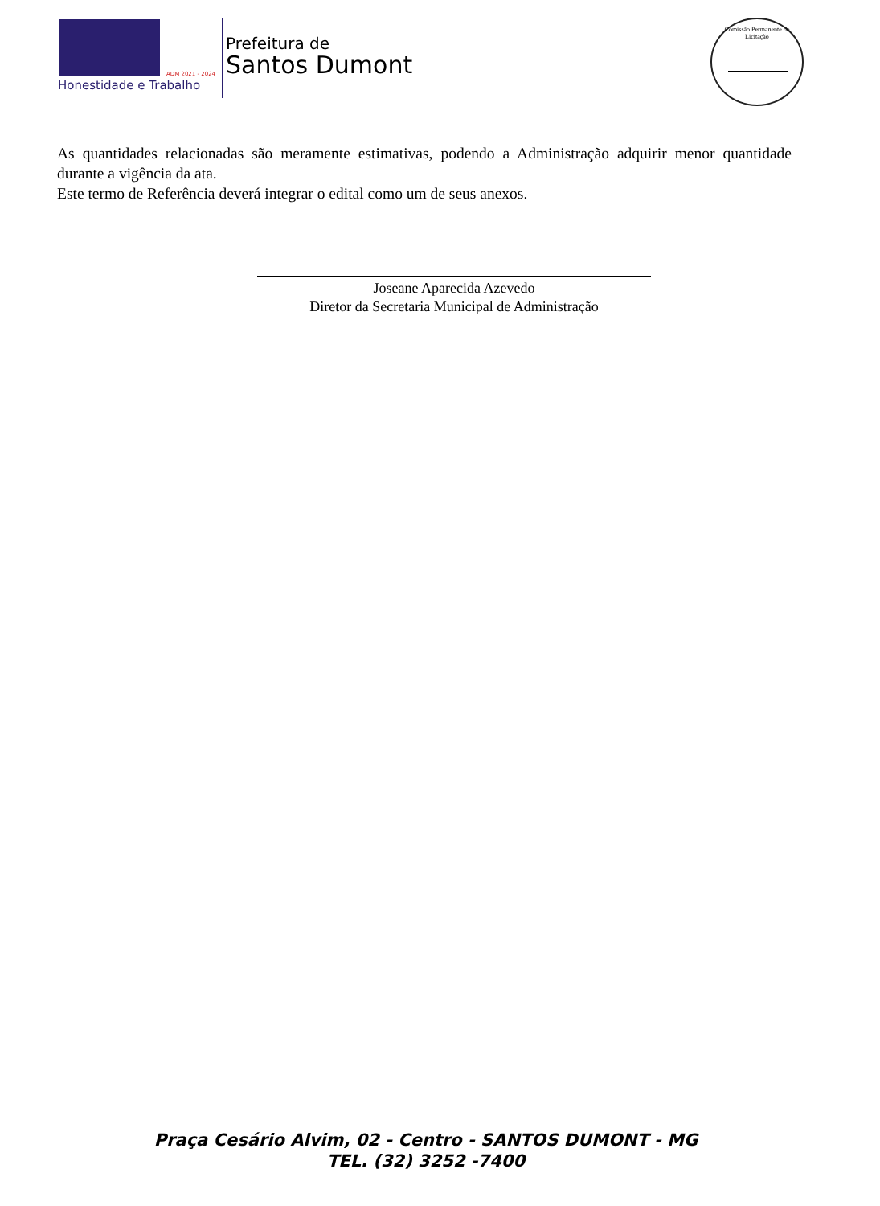ADM 2021 - 2024
Honestidade e Trabalho
Prefeitura de
Santos Dumont
Comissão Permanente de Licitação
As quantidades relacionadas são meramente estimativas, podendo a Administração adquirir menor quantidade durante a vigência da ata.
Este termo de Referência deverá integrar o edital como um de seus anexos.
Joseane Aparecida Azevedo
Diretor da Secretaria Municipal de Administração
Praça Cesário Alvim, 02 - Centro - SANTOS DUMONT - MG
TEL. (32) 3252 -7400